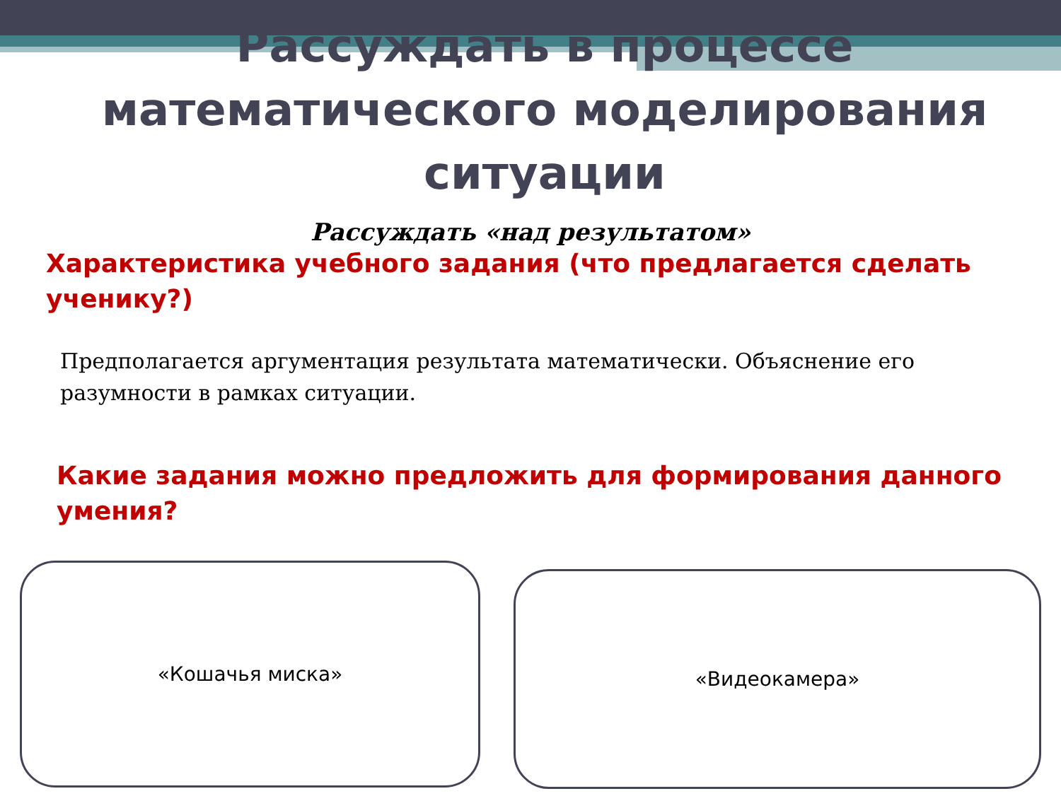Рассуждать в процессе математического моделирования ситуации
Рассуждать «над результатом»
Характеристика учебного задания (что предлагается сделать ученику?)
Предполагается аргументация результата математически. Объяснение его разумности в рамках ситуации.
Какие задания можно предложить для формирования данного умения?
«Кошачья миска»
«Видеокамера»